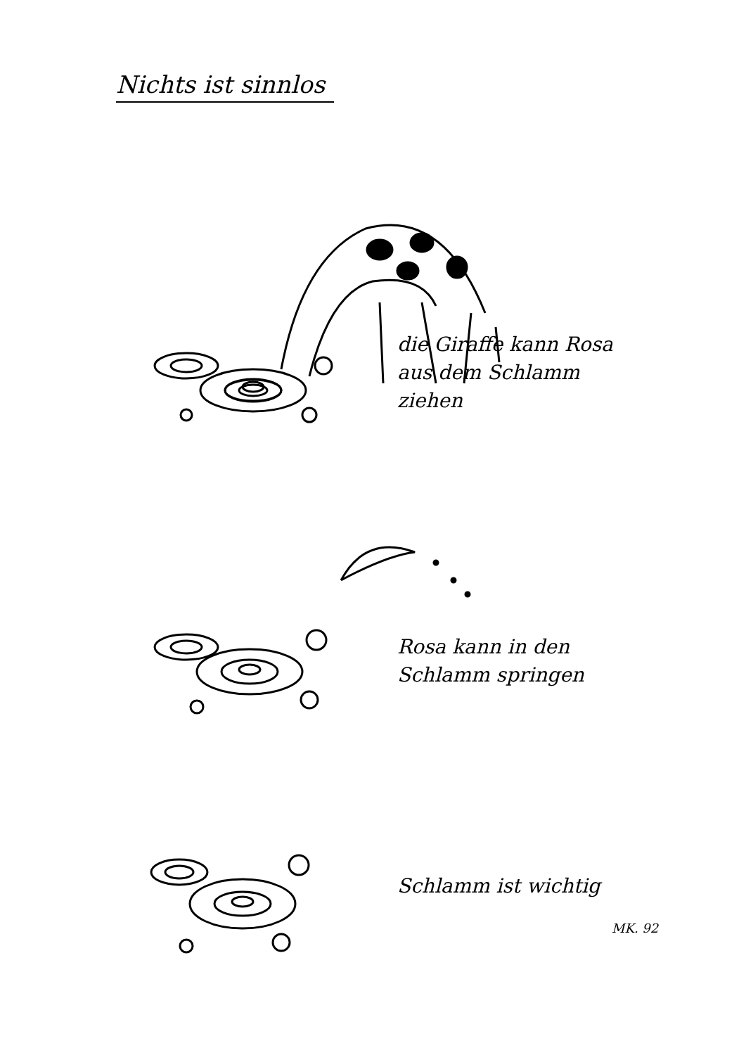Nichts ist sinnlos
die Giraffe kann Rosa
aus dem Schlamm
ziehen
Rosa kann in den
Schlamm springen
Schlamm ist wichtig
MK. 92